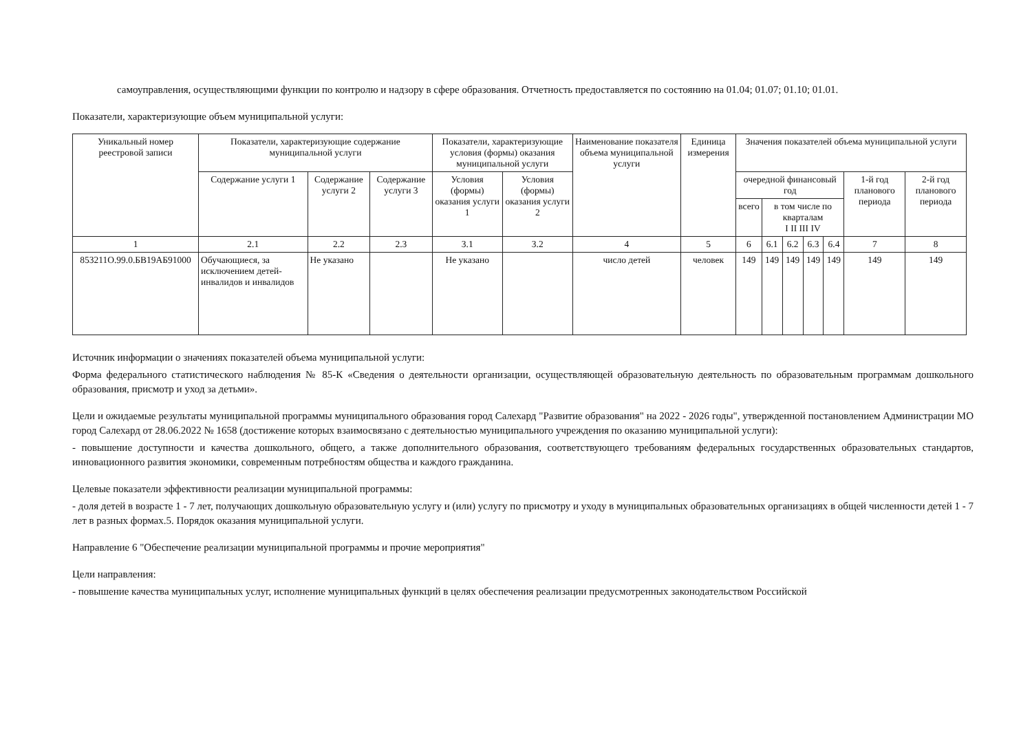самоуправления, осуществляющими функции по контролю и надзору в сфере образования. Отчетность предоставляется по состоянию на 01.04; 01.07; 01.10; 01.01.
Показатели, характеризующие объем муниципальной услуги:
| Уникальный номер реестровой записи | Показатели, характеризующие содержание муниципальной услуги | | | Показатели, характеризующие условия (формы) оказания муниципальной услуги | | Наименование показателя объема муниципальной услуги | Единица измерения | Значения показателей объема муниципальной услуги | | | | | | |
| --- | --- | --- | --- | --- | --- | --- | --- | --- | --- | --- | --- | --- | --- | --- |
| | Содержание услуги 1 | Содержание услуги 2 | Содержание услуги 3 | Условия (формы) оказания услуги 1 | Условия (формы) оказания услуги 2 | | | очередной финансовый год | | | | | 1-й год планового периода | 2-й год планового периода |
| | | | | | | | | всего | в том числе по кварталам I II III IV | | | | | |
| 1 | 2.1 | 2.2 | 2.3 | 3.1 | 3.2 | 4 | 5 | 6 | 6.1 | 6.2 | 6.3 | 6.4 | 7 | 8 |
| 853211О.99.0.БВ19АБ91000 | Обучающиеся, за исключением детей-инвалидов и инвалидов | Не указано | | Не указано | | число детей | человек | 149 | 149 | 149 | 149 | 149 | 149 | 149 |
Источник информации о значениях показателей объема муниципальной услуги:
Форма федерального статистического наблюдения № 85-К «Сведения о деятельности организации, осуществляющей образовательную деятельность по образовательным программам дошкольного образования, присмотр и уход за детьми».
Цели и ожидаемые результаты муниципальной программы муниципального образования город Салехард "Развитие образования" на 2022 - 2026 годы", утвержденной постановлением Администрации МО город Салехард от 28.06.2022 № 1658 (достижение которых взаимосвязано с деятельностью муниципального учреждения по оказанию муниципальной услуги):
- повышение доступности и качества дошкольного, общего, а также дополнительного образования, соответствующего требованиям федеральных государственных образовательных стандартов, инновационного развития экономики, современным потребностям общества и каждого гражданина.
Целевые показатели эффективности реализации муниципальной программы:
- доля детей в возрасте 1 - 7 лет, получающих дошкольную образовательную услугу и (или) услугу по присмотру и уходу в муниципальных образовательных организациях в общей численности детей 1 - 7 лет в разных формах.5. Порядок оказания муниципальной услуги.
Направление 6 "Обеспечение реализации муниципальной программы и прочие мероприятия"
Цели направления:
- повышение качества муниципальных услуг, исполнение муниципальных функций в целях обеспечения реализации предусмотренных законодательством Российской